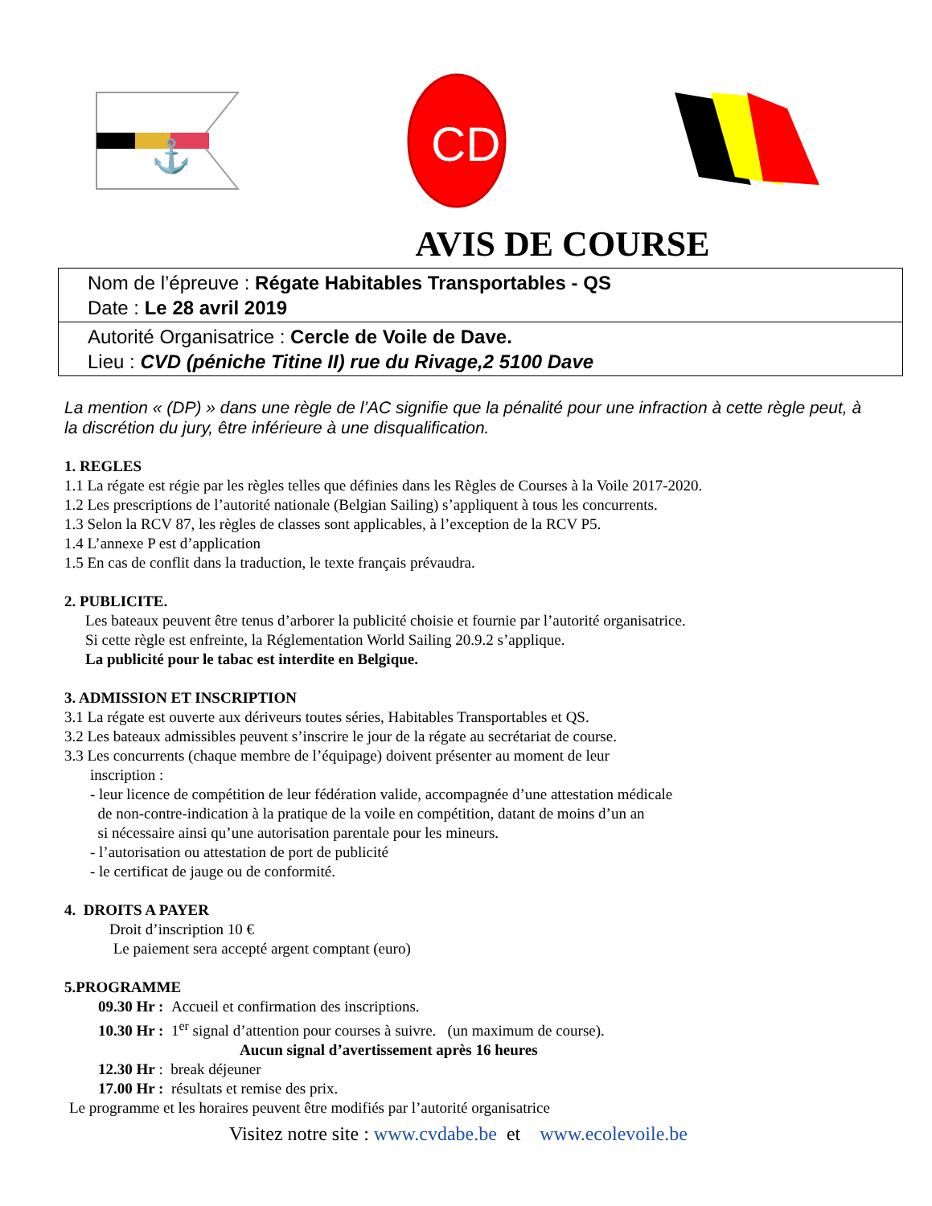⚓
CD
AVIS DE COURSE
Nom de l’épreuve : Régate Habitables Transportables - QS
Date : Le 28 avril 2019
Autorité Organisatrice : Cercle de Voile de Dave.
Lieu : CVD (péniche Titine II) rue du Rivage,2 5100 Dave
La mention « (DP) » dans une règle de l’AC signifie que la pénalité pour une infraction à cette règle peut, à la discrétion du jury, être inférieure à une disqualification.
1. REGLES
1.1 La régate est régie par les règles telles que définies dans les Règles de Courses à la Voile 2017-2020.
1.2 Les prescriptions de l’autorité nationale (Belgian Sailing) s’appliquent à tous les concurrents.
1.3 Selon la RCV 87, les règles de classes sont applicables, à l’exception de la RCV P5.
1.4 L’annexe P est d’application
1.5 En cas de conflit dans la traduction, le texte français prévaudra.
2. PUBLICITE.
Les bateaux peuvent être tenus d’arborer la publicité choisie et fournie par l’autorité organisatrice.
Si cette règle est enfreinte, la Réglementation World Sailing 20.9.2 s’applique.
La publicité pour le tabac est interdite en Belgique.
3. ADMISSION ET INSCRIPTION
3.1 La régate est ouverte aux dériveurs toutes séries, Habitables Transportables et QS.
3.2 Les bateaux admissibles peuvent s’inscrire le jour de la régate au secrétariat de course.
3.3 Les concurrents (chaque membre de l’équipage) doivent présenter au moment de leur
inscription :
- leur licence de compétition de leur fédération valide, accompagnée d’une attestation médicale
de non-contre-indication à la pratique de la voile en compétition, datant de moins d’un an
si nécessaire ainsi qu’une autorisation parentale pour les mineurs.
- l’autorisation ou attestation de port de publicité
- le certificat de jauge ou de conformité.
4. DROITS A PAYER
Droit d’inscription 10 €
Le paiement sera accepté argent comptant (euro)
5.PROGRAMME
09.30 Hr : Accueil et confirmation des inscriptions.
10.30 Hr : 1<sup>er</sup> signal d’attention pour courses à suivre. (un maximum de course).
Aucun signal d’avertissement après 16 heures
12.30 Hr : break déjeuner
17.00 Hr : résultats et remise des prix.
Le programme et les horaires peuvent être modifiés par l’autorité organisatrice
Visitez notre site : www.cvdabe.be et www.ecolevoile.be